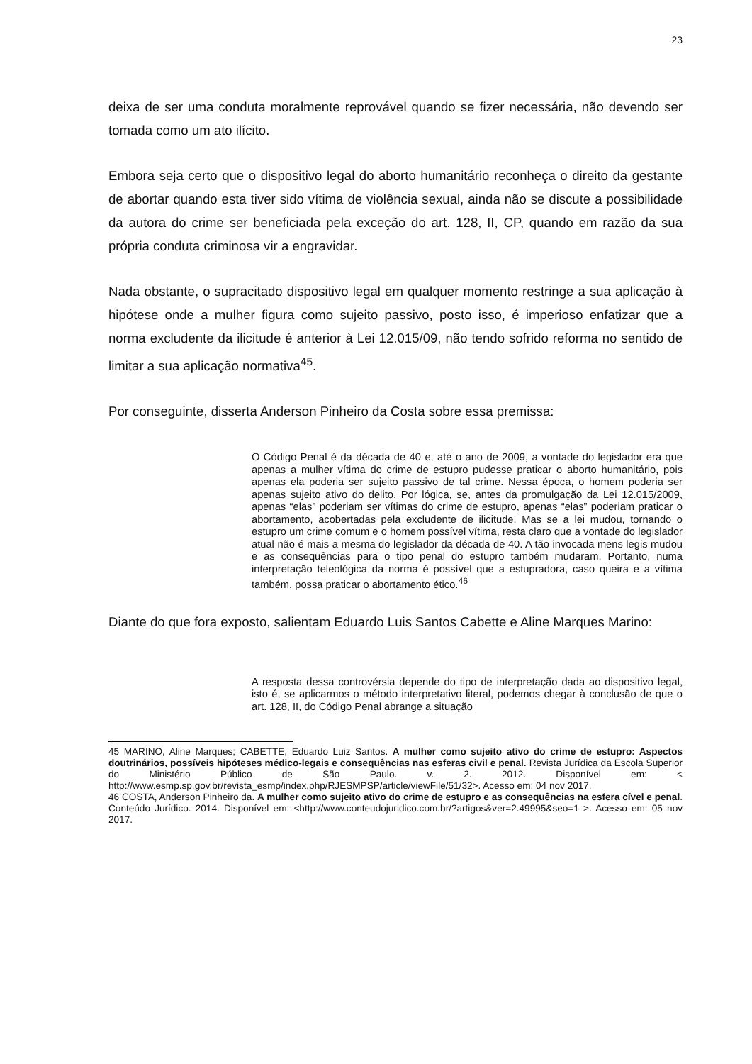23
deixa de ser uma conduta moralmente reprovável quando se fizer necessária, não devendo ser tomada como um ato ilícito.
Embora seja certo que o dispositivo legal do aborto humanitário reconheça o direito da gestante de abortar quando esta tiver sido vítima de violência sexual, ainda não se discute a possibilidade da autora do crime ser beneficiada pela exceção do art. 128, II, CP, quando em razão da sua própria conduta criminosa vir a engravidar.
Nada obstante, o supracitado dispositivo legal em qualquer momento restringe a sua aplicação à hipótese onde a mulher figura como sujeito passivo, posto isso, é imperioso enfatizar que a norma excludente da ilicitude é anterior à Lei 12.015/09, não tendo sofrido reforma no sentido de limitar a sua aplicação normativa<sup>45</sup>.
Por conseguinte, disserta Anderson Pinheiro da Costa sobre essa premissa:
O Código Penal é da década de 40 e, até o ano de 2009, a vontade do legislador era que apenas a mulher vítima do crime de estupro pudesse praticar o aborto humanitário, pois apenas ela poderia ser sujeito passivo de tal crime. Nessa época, o homem poderia ser apenas sujeito ativo do delito. Por lógica, se, antes da promulgação da Lei 12.015/2009, apenas “elas” poderiam ser vítimas do crime de estupro, apenas “elas” poderiam praticar o abortamento, acobertadas pela excludente de ilicitude. Mas se a lei mudou, tornando o estupro um crime comum e o homem possível vítima, resta claro que a vontade do legislador atual não é mais a mesma do legislador da década de 40. A tão invocada mens legis mudou e as consequências para o tipo penal do estupro também mudaram. Portanto, numa interpretação teleológica da norma é possível que a estupradora, caso queira e a vítima também, possa praticar o abortamento ético.<sup>46</sup>
Diante do que fora exposto, salientam Eduardo Luis Santos Cabette e Aline Marques Marino:
A resposta dessa controvérsia depende do tipo de interpretação dada ao dispositivo legal, isto é, se aplicarmos o método interpretativo literal, podemos chegar à conclusão de que o art. 128, II, do Código Penal abrange a situação
45 MARINO, Aline Marques; CABETTE, Eduardo Luiz Santos. A mulher como sujeito ativo do crime de estupro: Aspectos doutrinários, possíveis hipóteses médico-legais e consequências nas esferas civil e penal. Revista Jurídica da Escola Superior do Ministério Público de São Paulo. v. 2. 2012. Disponível em: < http://www.esmp.sp.gov.br/revista_esmp/index.php/RJESMPSP/article/viewFile/51/32>. Acesso em: 04 nov 2017.
46 COSTA, Anderson Pinheiro da. A mulher como sujeito ativo do crime de estupro e as consequências na esfera cível e penal. Conteúdo Jurídico. 2014. Disponível em: <http://www.conteudojuridico.com.br/?artigos&ver=2.49995&seo=1 >. Acesso em: 05 nov 2017.